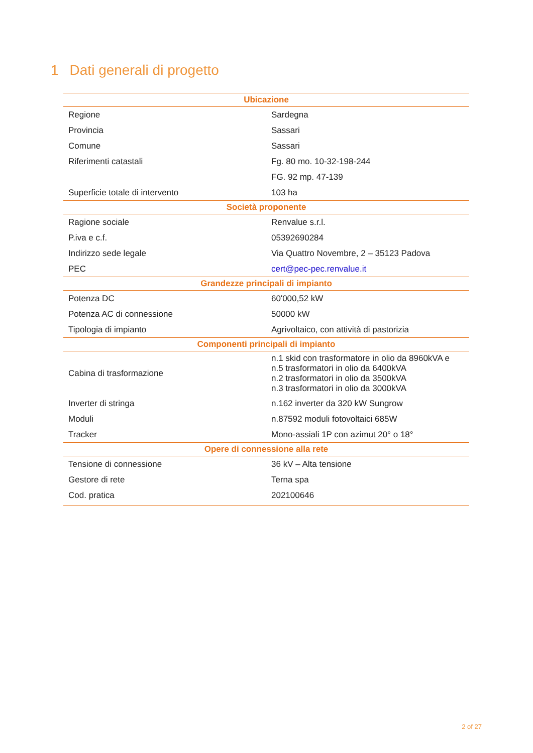1 Dati generali di progetto
| Ubicazione | |
| --- | --- |
| Regione | Sardegna |
| Provincia | Sassari |
| Comune | Sassari |
| Riferimenti catastali | Fg. 80 mo. 10-32-198-244 |
| | FG. 92 mp. 47-139 |
| Superficie totale di intervento | 103 ha |
| Società proponente | |
| Ragione sociale | Renvalue s.r.l. |
| P.iva e c.f. | 05392690284 |
| Indirizzo sede legale | Via Quattro Novembre, 2 – 35123 Padova |
| PEC | cert@pec-pec.renvalue.it |
| Grandezze principali di impianto | |
| Potenza DC | 60'000,52 kW |
| Potenza AC di connessione | 50000 kW |
| Tipologia di impianto | Agrivoltaico, con attività di pastorizia |
| Componenti principali di impianto | |
| Cabina di trasformazione | n.1 skid con trasformatore in olio da 8960kVA e n.5 trasformatori in olio da 6400kVA n.2 trasformatori in olio da 3500kVA n.3 trasformatori in olio da 3000kVA |
| Inverter di stringa | n.162 inverter da 320 kW Sungrow |
| Moduli | n.87592 moduli fotovoltaici 685W |
| Tracker | Mono-assiali 1P con azimut 20° o 18° |
| Opere di connessione alla rete | |
| Tensione di connessione | 36 kV – Alta tensione |
| Gestore di rete | Terna spa |
| Cod. pratica | 202100646 |
2 of 27